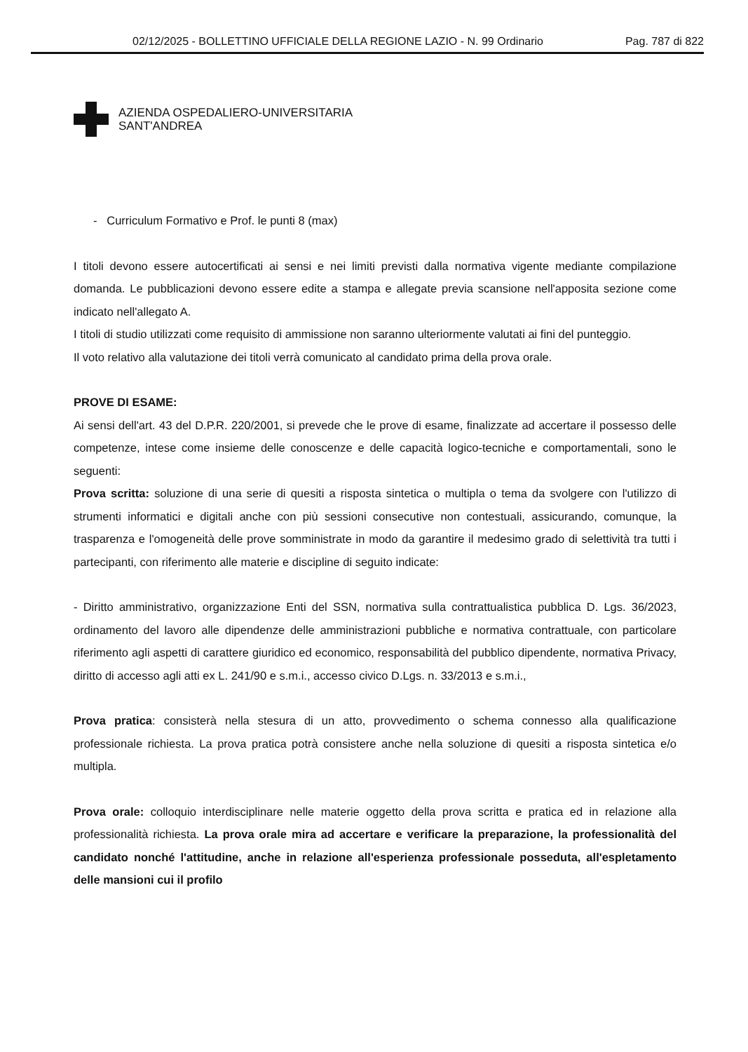02/12/2025 - BOLLETTINO UFFICIALE DELLA REGIONE LAZIO - N. 99 Ordinario Pag. 787 di 822
AZIENDA OSPEDALIERO-UNIVERSITARIA
SANT'ANDREA
- Curriculum Formativo e Prof. le punti 8 (max)
I titoli devono essere autocertificati ai sensi e nei limiti previsti dalla normativa vigente mediante compilazione domanda. Le pubblicazioni devono essere edite a stampa e allegate previa scansione nell'apposita sezione come indicato nell'allegato A.
I titoli di studio utilizzati come requisito di ammissione non saranno ulteriormente valutati ai fini del punteggio.
Il voto relativo alla valutazione dei titoli verrà comunicato al candidato prima della prova orale.
PROVE DI ESAME:
Ai sensi dell'art. 43 del D.P.R. 220/2001, si prevede che le prove di esame, finalizzate ad accertare il possesso delle competenze, intese come insieme delle conoscenze e delle capacità logico-tecniche e comportamentali, sono le seguenti:
Prova scritta: soluzione di una serie di quesiti a risposta sintetica o multipla o tema da svolgere con l'utilizzo di strumenti informatici e digitali anche con più sessioni consecutive non contestuali, assicurando, comunque, la trasparenza e l'omogeneità delle prove somministrate in modo da garantire il medesimo grado di selettività tra tutti i partecipanti, con riferimento alle materie e discipline di seguito indicate:
- Diritto amministrativo, organizzazione Enti del SSN, normativa sulla contrattualistica pubblica D. Lgs. 36/2023, ordinamento del lavoro alle dipendenze delle amministrazioni pubbliche e normativa contrattuale, con particolare riferimento agli aspetti di carattere giuridico ed economico, responsabilità del pubblico dipendente, normativa Privacy, diritto di accesso agli atti ex L. 241/90 e s.m.i., accesso civico D.Lgs. n. 33/2013 e s.m.i.,
Prova pratica: consisterà nella stesura di un atto, provvedimento o schema connesso alla qualificazione professionale richiesta. La prova pratica potrà consistere anche nella soluzione di quesiti a risposta sintetica e/o multipla.
Prova orale: colloquio interdisciplinare nelle materie oggetto della prova scritta e pratica ed in relazione alla professionalità richiesta. La prova orale mira ad accertare e verificare la preparazione, la professionalità del candidato nonché l'attitudine, anche in relazione all'esperienza professionale posseduta, all'espletamento delle mansioni cui il profilo